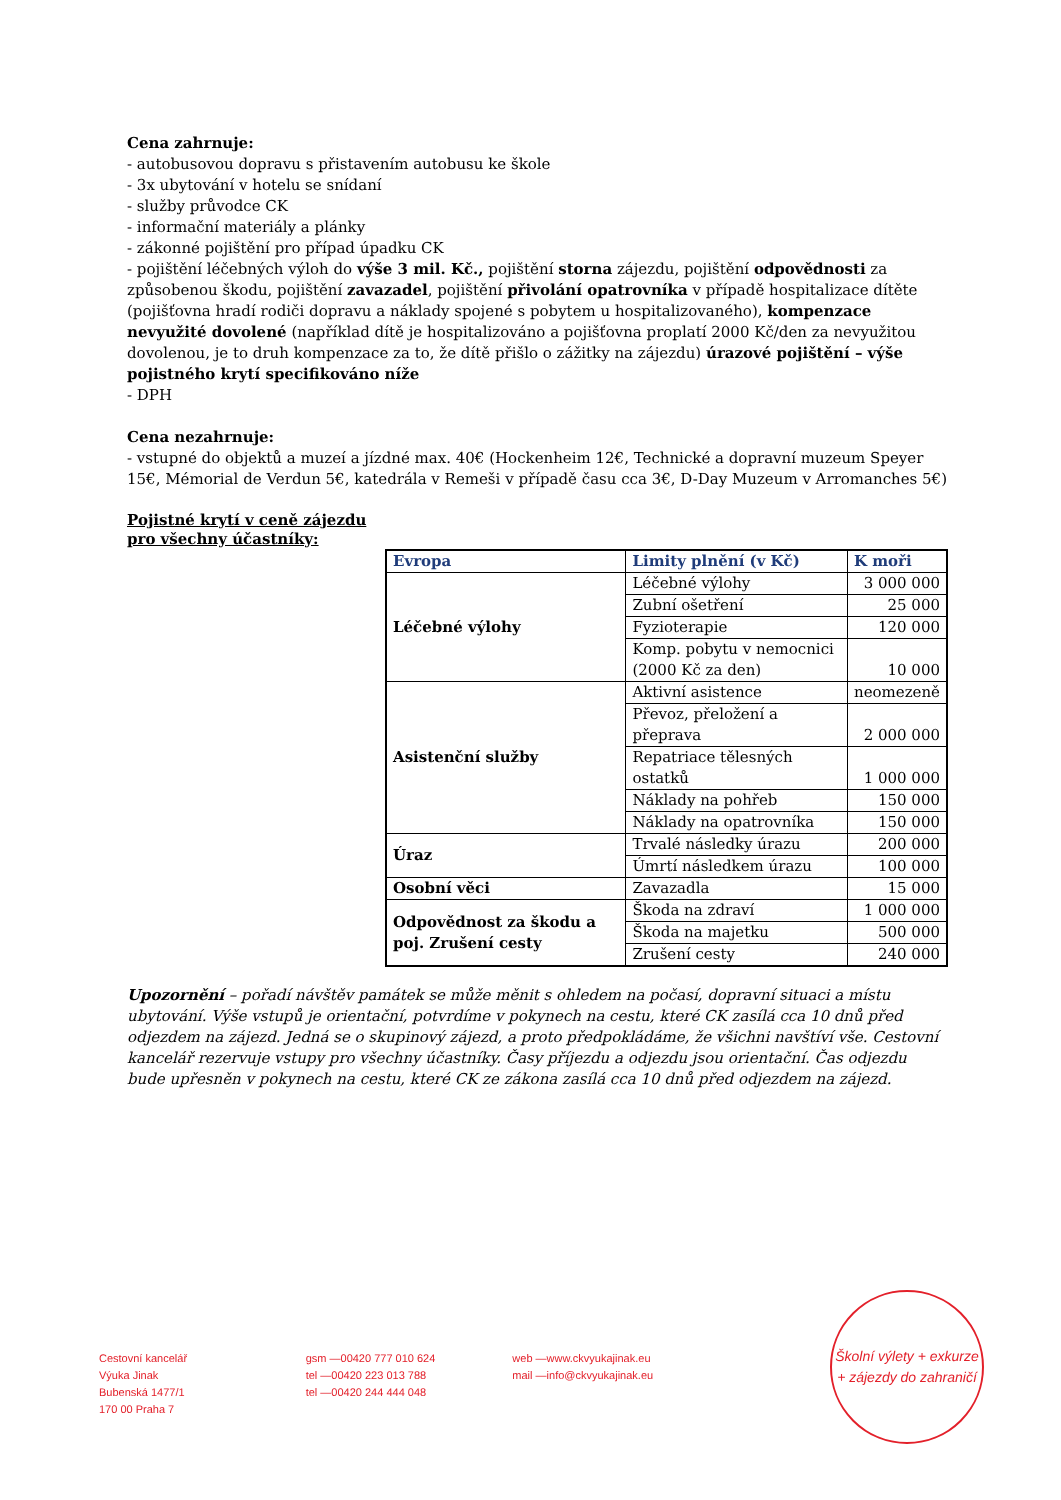Cena zahrnuje:
- autobusovou dopravu s přistavením autobusu ke škole
- 3x ubytování v hotelu se snídaní
- služby průvodce CK
- informační materiály a plánky
- zákonné pojištění pro případ úpadku CK
- pojištění léčebných výloh do výše 3 mil. Kč., pojištění storna zájezdu, pojištění odpovědnosti za způsobenou škodu, pojištění zavazadel, pojištění přivolání opatrovníka v případě hospitalizace dítěte (pojišťovna hradí rodiči dopravu a náklady spojené s pobytem u hospitalizovaného), kompenzace nevyužité dovolené (například dítě je hospitalizováno a pojišťovna proplatí 2000 Kč/den za nevyužitou dovolenou, je to druh kompenzace za to, že dítě přišlo o zážitky na zájezdu) úrazové pojištění – výše pojistného krytí specifikováno níže
- DPH
Cena nezahrnuje:
- vstupné do objektů a muzeí a jízdné max. 40€ (Hockenheim 12€, Technické a dopravní muzeum Speyer 15€, Mémorial de Verdun 5€, katedrála v Remeši v případě času cca 3€, D-Day Muzeum v Arromanches 5€)
Pojistné krytí v ceně zájezdu
pro všechny účastníky:
| Evropa | Limity plnění (v Kč) | K moři |
| --- | --- | --- |
| Léčebné výlohy | Léčebné výlohy | 3 000 000 |
| | Zubní ošetření | 25 000 |
| | Fyzioterapie | 120 000 |
| | Komp. pobytu v nemocnici (2000 Kč za den) | 10 000 |
| Asistenční služby | Aktivní asistence | neomezeně |
| | Převoz, přeložení a přeprava | 2 000 000 |
| | Repatriace tělesných ostatků | 1 000 000 |
| | Náklady na pohřeb | 150 000 |
| | Náklady na opatrovníka | 150 000 |
| Úraz | Trvalé následky úrazu | 200 000 |
| | Úmrtí následkem úrazu | 100 000 |
| Osobní věci | Zavazadla | 15 000 |
| Odpovědnost za škodu a poj. Zrušení cesty | Škoda na zdraví | 1 000 000 |
| | Škoda na majetku | 500 000 |
| | Zrušení cesty | 240 000 |
Upozornění – pořadí návštěv památek se může měnit s ohledem na počasí, dopravní situaci a místu ubytování. Výše vstupů je orientační, potvrdíme v pokynech na cestu, které CK zasílá cca 10 dnů před odjezdem na zájezd. Jedná se o skupinový zájezd, a proto předpokládáme, že všichni navštíví vše. Cestovní kancelář rezervuje vstupy pro všechny účastníky. Časy příjezdu a odjezdu jsou orientační. Čas odjezdu bude upřesněn v pokynech na cestu, které CK ze zákona zasílá cca 10 dnů před odjezdem na zájezd.
Cestovní kancelář
Výuka Jinak
Bubenská 1477/1
170 00 Praha 7
gsm —00420 777 010 624
tel —00420 223 013 788
tel —00420 244 444 048
web —www.ckvyukajinak.eu
mail —info@ckvyukajinak.eu
Školní výlety + exkurze
+ zájezdy do zahraničí